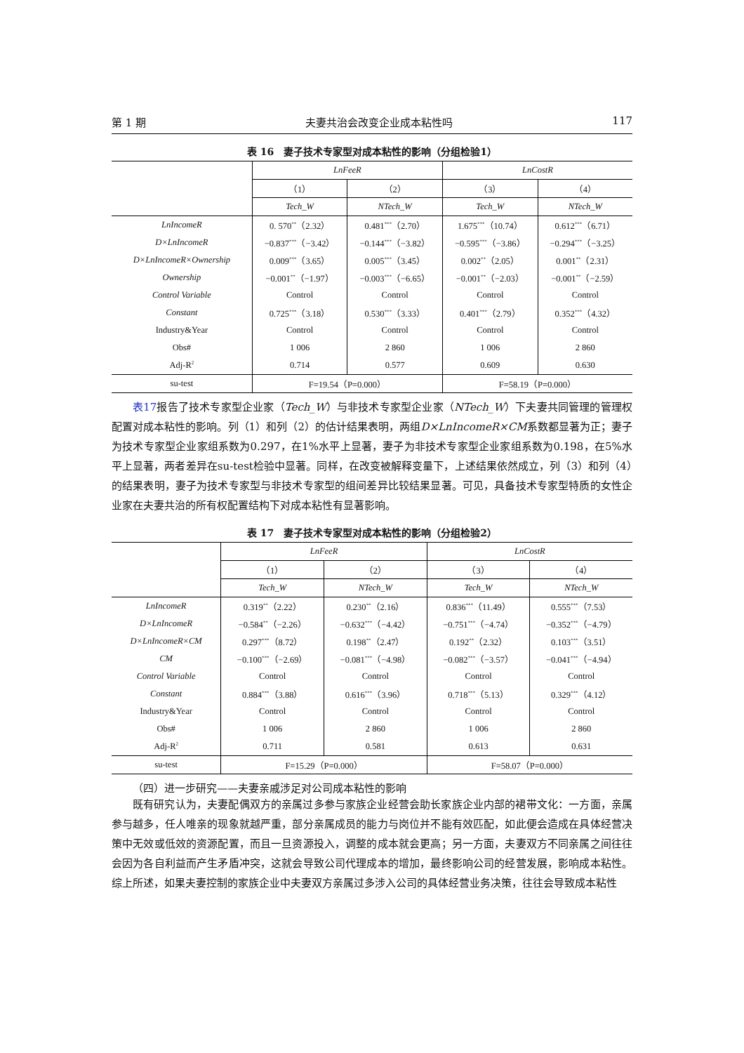第 1 期 夫妻共治会改变企业成本粘性吗 117
表 16　妻子技术专家型对成本粘性的影响（分组检验1）
| | LnFeeR | | LnCostR | |
| --- | --- | --- | --- | --- |
| | （1） | （2） | （3） | （4） |
| | Tech_W | NTech_W | Tech_W | NTech_W |
| LnIncomeR | 0. 570<sup>**</sup>（2.32） | 0.481<sup>***</sup>（2.70） | 1.675<sup>***</sup>（10.74） | 0.612<sup>***</sup>（6.71） |
| D×LnIncomeR | −0.837<sup>***</sup>（−3.42） | −0.144<sup>***</sup>（−3.82） | −0.595<sup>***</sup>（−3.86） | −0.294<sup>***</sup>（−3.25） |
| D×LnIncomeR×Ownership | 0.009<sup>***</sup>（3.65） | 0.005<sup>***</sup>（3.45） | 0.002<sup>**</sup>（2.05） | 0.001<sup>**</sup>（2.31） |
| Ownership | −0.001<sup>**</sup>（−1.97） | −0.003<sup>***</sup>（−6.65） | −0.001<sup>**</sup>（−2.03） | −0.001<sup>**</sup>（−2.59） |
| Control Variable | Control | Control | Control | Control |
| Constant | 0.725<sup>***</sup>（3.18） | 0.530<sup>***</sup>（3.33） | 0.401<sup>***</sup>（2.79） | 0.352<sup>***</sup>（4.32） |
| Industry&Year | Control | Control | Control | Control |
| Obs# | 1 006 | 2 860 | 1 006 | 2 860 |
| Adj-R<sup>2</sup> | 0.714 | 0.577 | 0.609 | 0.630 |
| su-test | F=19.54（P=0.000） | | F=58.19（P=0.000） | |
表17报告了技术专家型企业家（Tech_W）与非技术专家型企业家（NTech_W）下夫妻共同管理的管理权配置对成本粘性的影响。列（1）和列（2）的估计结果表明，两组D×LnIncomeR×CM系数都显著为正；妻子为技术专家型企业家组系数为0.297，在1%水平上显著，妻子为非技术专家型企业家组系数为0.198，在5%水平上显著，两者差异在su-test检验中显著。同样，在改变被解释变量下，上述结果依然成立，列（3）和列（4）的结果表明，妻子为技术专家型与非技术专家型的组间差异比较结果显著。可见，具备技术专家型特质的女性企业家在夫妻共治的所有权配置结构下对成本粘性有显著影响。
表 17　妻子技术专家型对成本粘性的影响（分组检验2）
| | LnFeeR | | LnCostR | |
| --- | --- | --- | --- | --- |
| | （1） | （2） | （3） | （4） |
| | Tech_W | NTech_W | Tech_W | NTech_W |
| LnIncomeR | 0.319<sup>**</sup>（2.22） | 0.230<sup>**</sup>（2.16） | 0.836<sup>***</sup>（11.49） | 0.555<sup>***</sup>（7.53） |
| D×LnIncomeR | −0.584<sup>**</sup>（−2.26） | −0.632<sup>***</sup>（−4.42） | −0.751<sup>***</sup>（−4.74） | −0.352<sup>***</sup>（−4.79） |
| D×LnIncomeR×CM | 0.297<sup>***</sup>（8.72） | 0.198<sup>**</sup>（2.47） | 0.192<sup>**</sup>（2.32） | 0.103<sup>***</sup>（3.51） |
| CM | −0.100<sup>***</sup>（−2.69） | −0.081<sup>***</sup>（−4.98） | −0.082<sup>***</sup>（−3.57） | −0.041<sup>***</sup>（−4.94） |
| Control Variable | Control | Control | Control | Control |
| Constant | 0.884<sup>***</sup>（3.88） | 0.616<sup>***</sup>（3.96） | 0.718<sup>***</sup>（5.13） | 0.329<sup>***</sup>（4.12） |
| Industry&Year | Control | Control | Control | Control |
| Obs# | 1 006 | 2 860 | 1 006 | 2 860 |
| Adj-R<sup>2</sup> | 0.711 | 0.581 | 0.613 | 0.631 |
| su-test | F=15.29（P=0.000） | | F=58.07（P=0.000） | |
（四）进一步研究——夫妻亲戚涉足对公司成本粘性的影响
既有研究认为，夫妻配偶双方的亲属过多参与家族企业经营会助长家族企业内部的裙带文化：一方面，亲属参与越多，任人唯亲的现象就越严重，部分亲属成员的能力与岗位并不能有效匹配，如此便会造成在具体经营决策中无效或低效的资源配置，而且一旦资源投入，调整的成本就会更高；另一方面，夫妻双方不同亲属之间往往会因为各自利益而产生矛盾冲突，这就会导致公司代理成本的增加，最终影响公司的经营发展，影响成本粘性。综上所述，如果夫妻控制的家族企业中夫妻双方亲属过多涉入公司的具体经营业务决策，往往会导致成本粘性